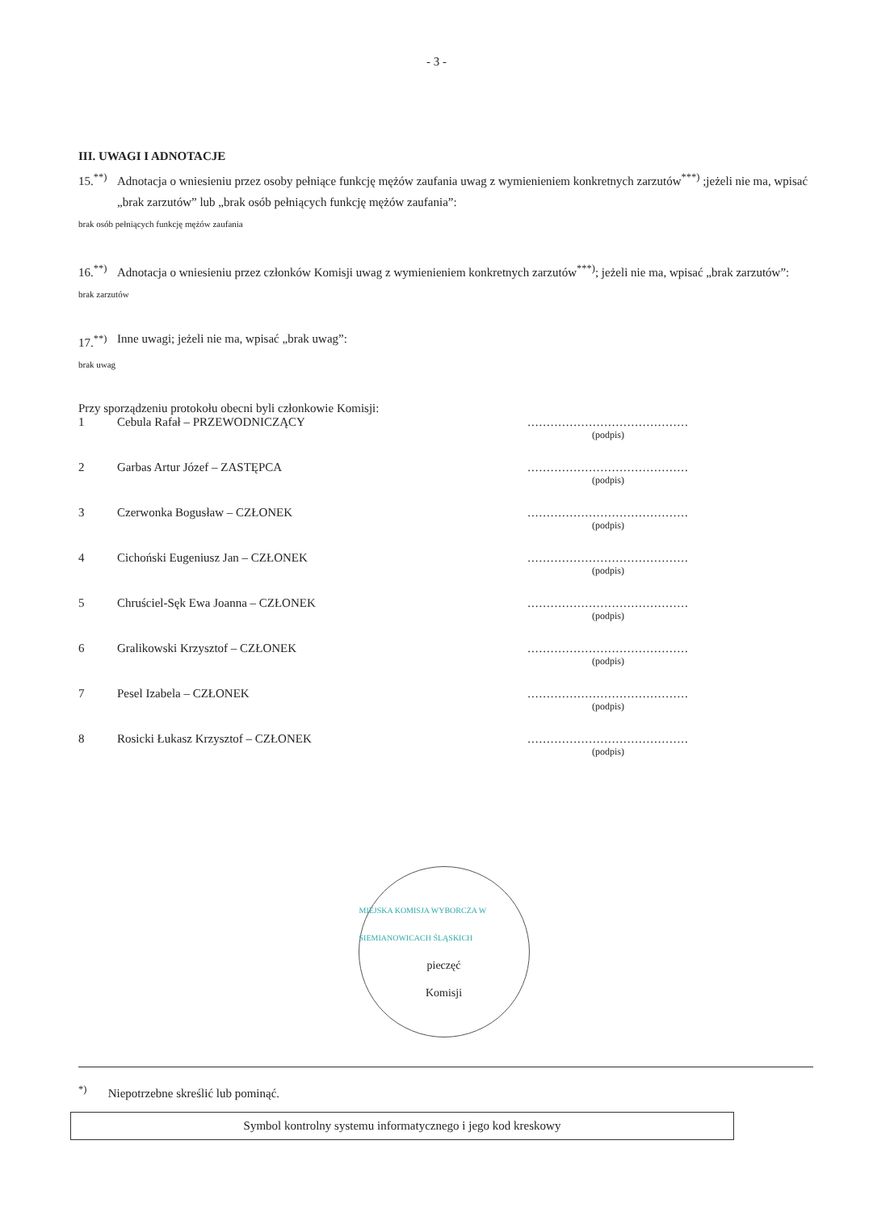- 3 -
III. UWAGI I ADNOTACJE
15.<sup>**)</sup> Adnotacja o wniesieniu przez osoby pełniące funkcję mężów zaufania uwag z wymienieniem konkretnych zarzutów<sup>***)</sup> ;jeżeli nie ma, wpisać „brak zarzutów” lub „brak osób pełniących funkcję mężów zaufania”:
brak osób pełniących funkcję mężów zaufania
16.<sup>**)</sup> Adnotacja o wniesieniu przez członków Komisji uwag z wymienieniem konkretnych zarzutów<sup>***)</sup>; jeżeli nie ma, wpisać „brak zarzutów”:
brak zarzutów
17.<sup>**)</sup> Inne uwagi; jeżeli nie ma, wpisać „brak uwag”:
brak uwag
Przy sporządzeniu protokołu obecni byli członkowie Komisji:
1 Cebula Rafał – PRZEWODNICZĄCY ..........................................
(podpis)
2 Garbas Artur Józef – ZASTĘPCA ..........................................
(podpis)
3 Czerwonka Bogusław – CZŁONEK ..........................................
(podpis)
4 Cichoński Eugeniusz Jan – CZŁONEK ..........................................
(podpis)
5 Chruściel-Sęk Ewa Joanna – CZŁONEK ..........................................
(podpis)
6 Gralikowski Krzysztof – CZŁONEK ..........................................
(podpis)
7 Pesel Izabela – CZŁONEK ..........................................
(podpis)
8 Rosicki Łukasz Krzysztof – CZŁONEK ..........................................
(podpis)
MIEJSKA KOMISJA WYBORCZA W SIEMIANOWICACH ŚLĄSKICH
pieczęć
Komisji
<sup>*)</sup> Niepotrzebne skreślić lub pominąć.
Symbol kontrolny systemu informatycznego i jego kod kreskowy